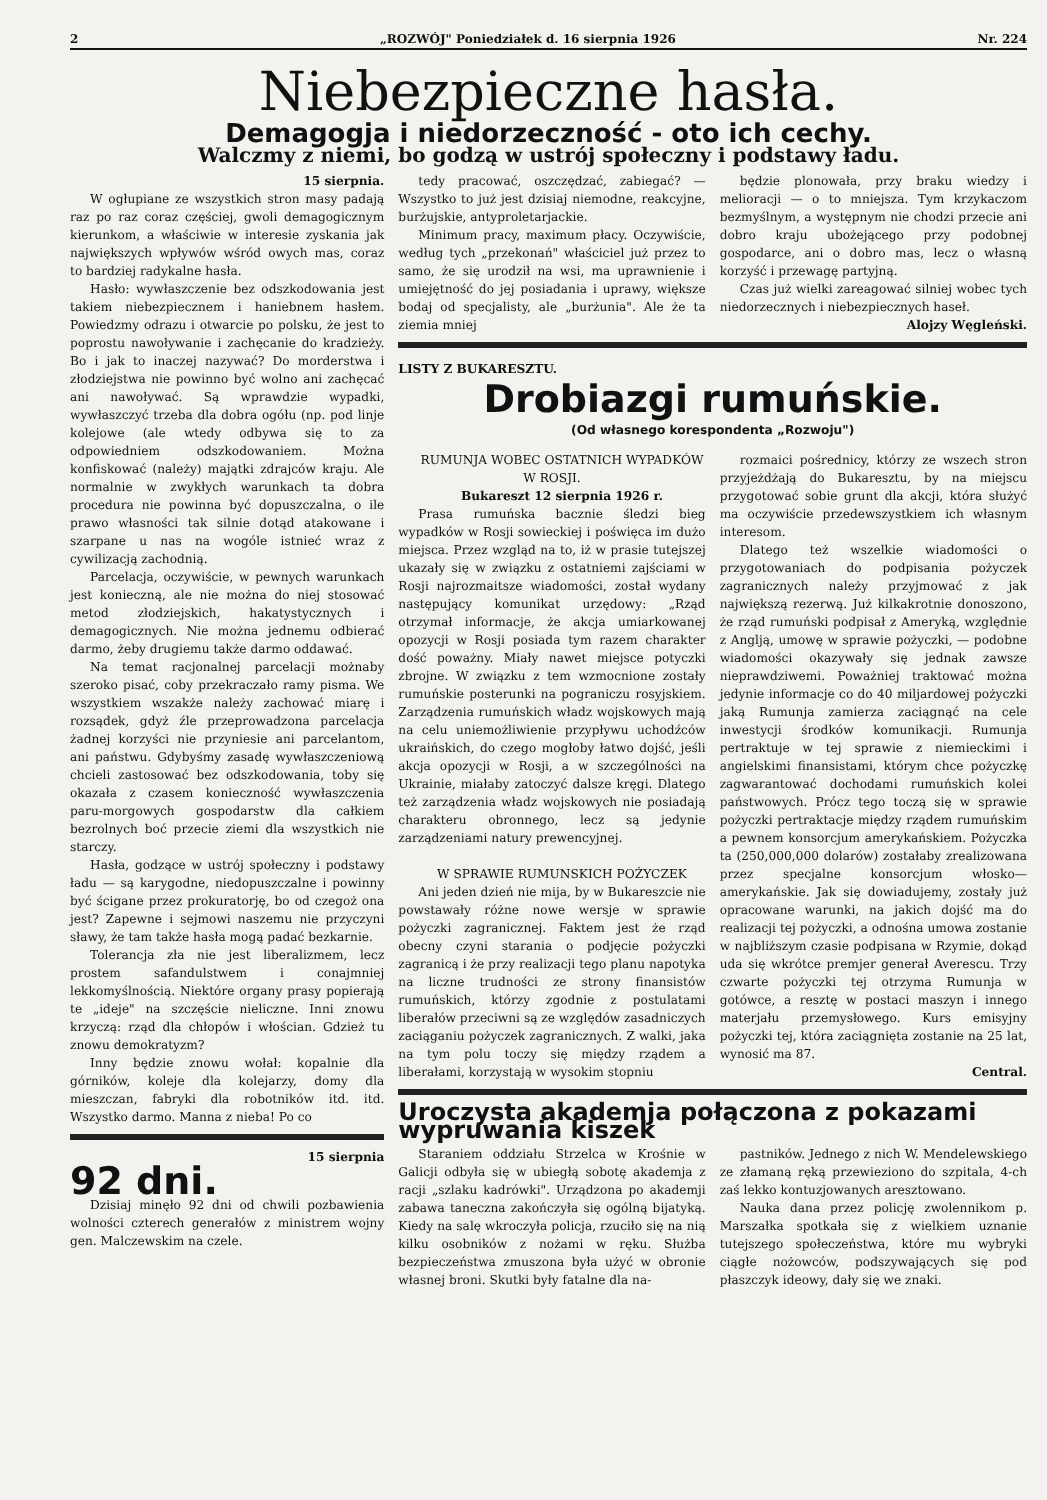2 „ROZWÓJ" Poniedziałek d. 16 sierpnia 1926 Nr. 224
Niebezpieczne hasła.
Demagogja i niedorzeczność - oto ich cechy.
Walczmy z niemi, bo godzą w ustrój społeczny i podstawy ładu.
15 sierpnia.
W ogłupiane ze wszystkich stron masy padają raz po raz coraz częściej, gwoli demagogicznym kierunkom, a właściwie w interesie zyskania jak największych wpływów wśród owych mas, coraz to bardziej radykalne hasła.
Hasło: wywłaszczenie bez odszkodowania jest takiem niebezpiecznem i haniebnem hasłem. Powiedzmy odrazu i otwarcie po polsku, że jest to poprostu nawoływanie i zachęcanie do kradzieży. Bo i jak to inaczej nazywać? Do morderstwa i złodziejstwa nie powinno być wolno ani zachęcać ani nawoływać. Są wprawdzie wypadki, wywłaszczyć trzeba dla dobra ogółu (np. pod linje kolejowe (ale wtedy odbywa się to za odpowiedniem odszkodowaniem. Można konfiskować (należy) majątki zdrajców kraju. Ale normalnie w zwykłych warunkach ta dobra procedura nie powinna być dopuszczalna, o ile prawo własności tak silnie dotąd atakowane i szarpane u nas na wogóle istnieć wraz z cywilizacją zachodnią.
Parcelacja, oczywiście, w pewnych warunkach jest konieczną, ale nie można do niej stosować metod złodziejskich, hakatystycznych i demagogicznych. Nie można jednemu odbierać darmo, żeby drugiemu także darmo oddawać.
Na temat racjonalnej parcelacji możnaby szeroko pisać, coby przekraczało ramy pisma. We wszystkiem wszakże należy zachować miarę i rozsądek, gdyż źle przeprowadzona parcelacja żadnej korzyści nie przyniesie ani parcelantom, ani państwu. Gdybyśmy zasadę wywłaszczeniową chcieli zastosować bez odszkodowania, toby się okazała z czasem konieczność wywłaszczenia paru-morgowych gospodarstw dla całkiem bezrolnych boć przecie ziemi dla wszystkich nie starczy.
Hasła, godzące w ustrój społeczny i podstawy ładu — są karygodne, niedopuszczalne i powinny być ścigane przez prokuratorję, bo od czegoż ona jest? Zapewne i sejmowi naszemu nie przyczyni sławy, że tam także hasła mogą padać bezkarnie.
Tolerancja zła nie jest liberalizmem, lecz prostem safandulstwem i conajmniej lekkomyślnością. Niektóre organy prasy popierają te „ideje" na szczęście nieliczne. Inni znowu krzyczą: rząd dla chłopów i włościan. Gdzież tu znowu demokratyzm?
Inny będzie znowu wołał: kopalnie dla górników, koleje dla kolejarzy, domy dla mieszczan, fabryki dla robotników itd. itd. Wszystko darmo. Manna z nieba! Po co
15 sierpnia
92 dni.
Dzisiaj minęło 92 dni od chwili pozbawienia wolności czterech generałów z ministrem wojny gen. Malczewskim na czele.
tedy pracować, oszczędzać, zabiegać? — Wszystko to już jest dzisiaj niemodne, reakcyjne, burżujskie, antyproletarjackie.
Minimum pracy, maximum płacy. Oczywiście, według tych „przekonań" właściciel już przez to samo, że się urodził na wsi, ma uprawnienie i umiejętność do jej posiadania i uprawy, większe bodaj od specjalisty, ale „burżunia". Ale że ta ziemia mniej
będzie plonowała, przy braku wiedzy i melioracji — o to mniejsza. Tym krzykaczom bezmyślnym, a występnym nie chodzi przecie ani dobro kraju ubożejącego przy podobnej gospodarce, ani o dobro mas, lecz o własną korzyść i przewagę partyjną.
Czas już wielki zareagować silniej wobec tych niedorzecznych i niebezpiecznych haseł.
Alojzy Węgleński.
LISTY Z BUKARESZTU.
Drobiazgi rumuńskie.
(Od własnego korespondenta „Rozwoju")
RUMUNJA WOBEC OSTATNICH WYPADKÓW W ROSJI.
Bukareszt 12 sierpnia 1926 r.
Prasa rumuńska bacznie śledzi bieg wypadków w Rosji sowieckiej i poświęca im dużo miejsca. Przez wzgląd na to, iż w prasie tutejszej ukazały się w związku z ostatniemi zajściami w Rosji najrozmaitsze wiadomości, został wydany następujący komunikat urzędowy: „Rząd otrzymał informacje, że akcja umiarkowanej opozycji w Rosji posiada tym razem charakter dość poważny. Miały nawet miejsce potyczki zbrojne. W związku z tem wzmocnione zostały rumuńskie posterunki na pograniczu rosyjskiem. Zarządzenia rumuńskich władz wojskowych mają na celu uniemożliwienie przypływu uchodźców ukraińskich, do czego mogłoby łatwo dojść, jeśli akcja opozycji w Rosji, a w szczególności na Ukrainie, miałaby zatoczyć dalsze kręgi. Dlatego też zarządzenia władz wojskowych nie posiadają charakteru obronnego, lecz są jedynie zarządzeniami natury prewencyjnej.
W SPRAWIE RUMUNSKICH POŻYCZEK
Ani jeden dzień nie mija, by w Bukareszcie nie powstawały różne nowe wersje w sprawie pożyczki zagranicznej. Faktem jest że rząd obecny czyni starania o podjęcie pożyczki zagranicą i że przy realizacji tego planu napotyka na liczne trudności ze strony finansistów rumuńskich, którzy zgodnie z postulatami liberałów przeciwni są ze względów zasadniczych zaciąganiu pożyczek zagranicznych. Z walki, jaka na tym polu toczy się między rządem a liberałami, korzystają w wysokim stopniu
rozmaici pośrednicy, którzy ze wszech stron przyjeżdżają do Bukaresztu, by na miejscu przygotować sobie grunt dla akcji, która służyć ma oczywiście przedewszystkiem ich własnym interesom.
Dlatego też wszelkie wiadomości o przygotowaniach do podpisania pożyczek zagranicznych należy przyjmować z jak największą rezerwą. Już kilkakrotnie donoszono, że rząd rumuński podpisał z Ameryką, względnie z Anglją, umowę w sprawie pożyczki, — podobne wiadomości okazywały się jednak zawsze nieprawdziwemi. Poważniej traktować można jedynie informacje co do 40 miljardowej pożyczki jaką Rumunja zamierza zaciągnąć na cele inwestycji środków komunikacji. Rumunja pertraktuje w tej sprawie z niemieckimi i angielskimi finansistami, którym chce pożyczkę zagwarantować dochodami rumuńskich kolei państwowych. Prócz tego toczą się w sprawie pożyczki pertraktacje między rządem rumuńskim a pewnem konsorcjum amerykańskiem. Pożyczka ta (250,000,000 dolarów) zostałaby zrealizowana przez specjalne konsorcjum włosko—amerykańskie. Jak się dowiadujemy, zostały już opracowane warunki, na jakich dojść ma do realizacji tej pożyczki, a odnośna umowa zostanie w najbliższym czasie podpisana w Rzymie, dokąd uda się wkrótce premjer generał Averescu. Trzy czwarte pożyczki tej otrzyma Rumunja w gotówce, a resztę w postaci maszyn i innego materjału przemysłowego. Kurs emisyjny pożyczki tej, która zaciągnięta zostanie na 25 lat, wynosić ma 87.
Central.
Uroczysta akademja połączona z pokazami wypruwania kiszek
Staraniem oddziału Strzelca w Krośnie w Galicji odbyła się w ubiegłą sobotę akademja z racji „szlaku kadrówki". Urządzona po akademji zabawa taneczna zakończyła się ogólną bijatyką. Kiedy na salę wkroczyła policja, rzuciło się na nią kilku osobników z nożami w ręku. Służba bezpieczeństwa zmuszona była użyć w obronie własnej broni. Skutki były fatalne dla na-
pastników. Jednego z nich W. Mendelewskiego ze złamaną ręką przewieziono do szpitala, 4-ch zaś lekko kontuzjowanych aresztowano.
Nauka dana przez policję zwolennikom p. Marszałka spotkała się z wielkiem uznanie tutejszego społeczeństwa, które mu wybryki ciągłe nożowców, podszywających się pod płaszczyk ideowy, dały się we znaki.